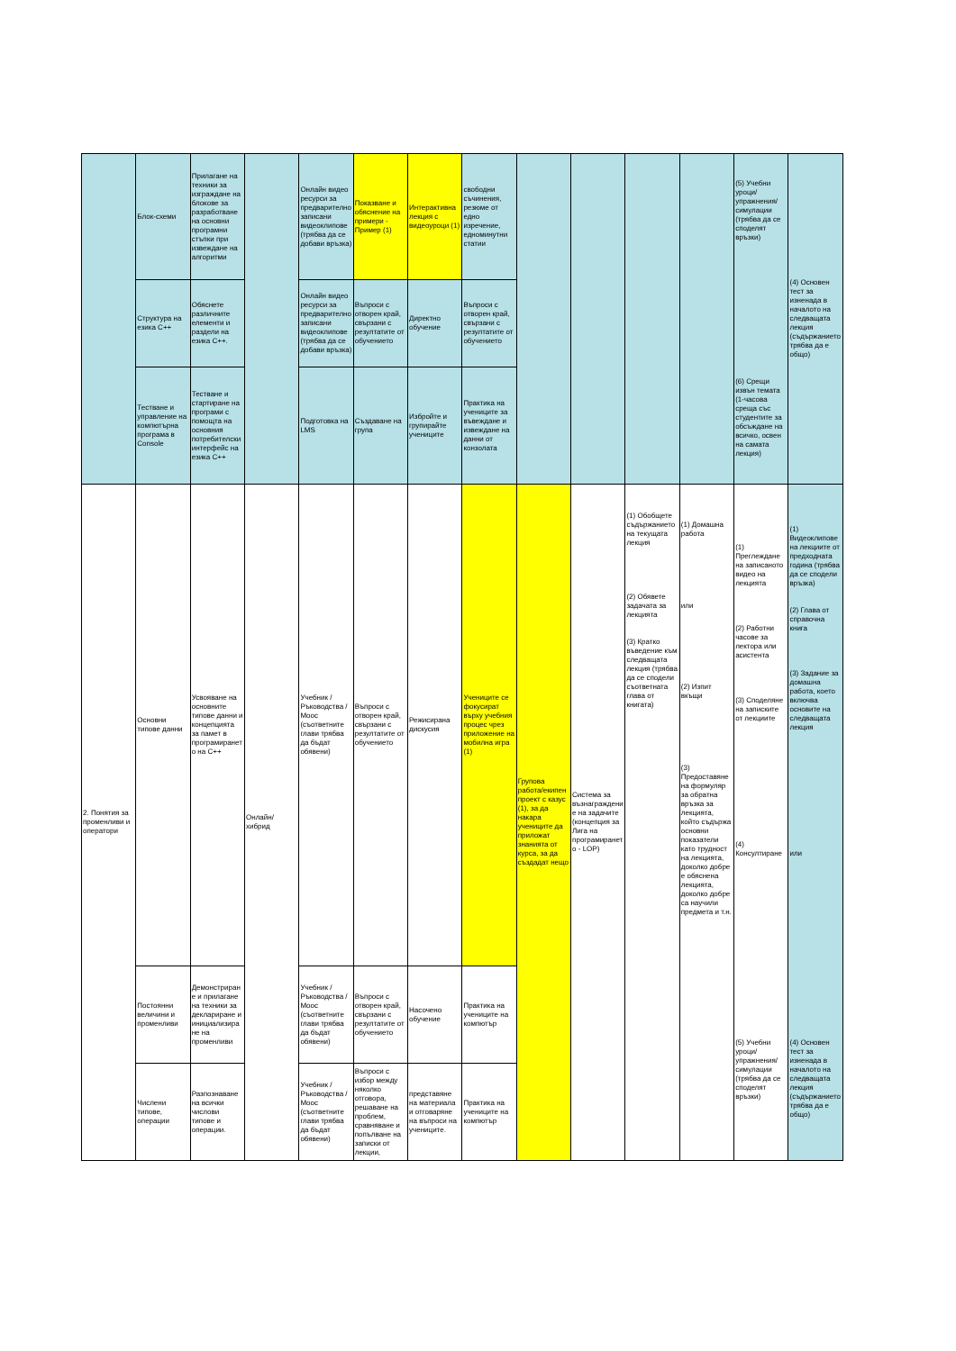| | Блок-схеми | Прилагане на техники за изграждане на блокове за разработване на основни програмни стъпки при извеждане на алгоритми | | Онлайн видео ресурси за предварително записани видеоклипове (трябва да се добави връзка) | Показване и обяснение на примери - Пример (1) | Интерактивна лекция с видеоуроци (1) | свободни съчинения, резюме от едно изречение, едноминутни статии | | | | | (5) Учебни уроци/упражнения/симулации (трябва да се споделят връзки) (6) Срещи извън темата (1-часова среща със студентите за обсъждане на всичко, освен на самата лекция) | (4) Основен тест за изненада в началото на следващата лекция (съдържанието трябва да е общо) |
| | Структура на езика C++ | Обяснете различните елементи и раздели на езика C++. | | Онлайн видео ресурси за предварително записани видеоклипове (трябва да се добави връзка) | Въпроси с отворен край, свързани с резултатите от обучението | Директно обучение | Въпроси с отворен край, свързани с резултатите от обучението | | | | | | |
| | Тестване и управление на компютърна програма в Console | Тестване и стартиране на програми с помощта на основния потребителски интерфейс на езика C++ | | Подготовка на LMS | Създаване на група | Избройте и групирайте учениците | Практика на учениците за въвеждане и извеждане на данни от конзолата | | | | | | |
| 2. Понятия за променливи и оператори | Основни типове данни | Усвояване на основните типове данни и концепцията за памет в програмирането на C++ | Онлайн/хибрид | Учебник / Ръководства / Mooc (съответните глави трябва да бъдат обявени) | Въпроси с отворен край, свързани с резултатите от обучението | Режисирана дискусия | Учениците се фокусират върху учебния процес чрез приложение на мобилна игра (1) | Групова работа/екипен проект с казус (1), за да накара учениците да приложат знанията от курса, за да създадат нещо | Система за възнаграждение на задачите (концепция за Лига на програмирането - LOP) | (1) Обобщете съдържанието на текущата лекция (2) Обявете задачата за лекцията (3) Кратко въведение към следващата лекция (трябва да се сподели съответната глава от книгата) | (1) Домашна работа или (2) Изпит вкъщи (3) Предоставяне на формуляр за обратна връзка за лекцията, който съдържа основни показатели като трудност на лекцията, доколко добре е обяснена лекцията, доколко добре са научили предмета и т.н. | (1) Преглеждане на записаното видео на лекцията (2) Работни часове за лектора или асистента (3) Споделяне на записките от лекциите (4) Консултиране (5) Учебни уроци/упражнения/симулации (трябва да се споделят връзки) | (1) Видеоклипове на лекциите от предходната година (трябва да се сподели връзка) (2) Глава от справочна книга (3) Задание за домашна работа, което включва основите на следващата лекция или (4) Основен тест за изненада в началото на следващата лекция (съдържанието трябва да е общо) |
| | Постоянни величини и променливи | Демонстриране и прилагане на техники за деклариране и инициализиране на променливи | | Учебник / Ръководства / Mooc (съответните глави трябва да бъдат обявени) | Въпроси с отворен край, свързани с резултатите от обучението | Насочено обучение | Практика на учениците на компютър | | | | | | |
| | Числени типове, операции | Разпознаване на всички числови типове и операции. | | Учебник / Ръководства / Mooc (съответните глави трябва да бъдат обявени) | Въпроси с избор между няколко отговора, решаване на проблем, сравняване и попълване на записки от лекции, | представяне на материала и отговаряне на въпроси на учениците. | Практика на учениците на компютър | | | | | | |